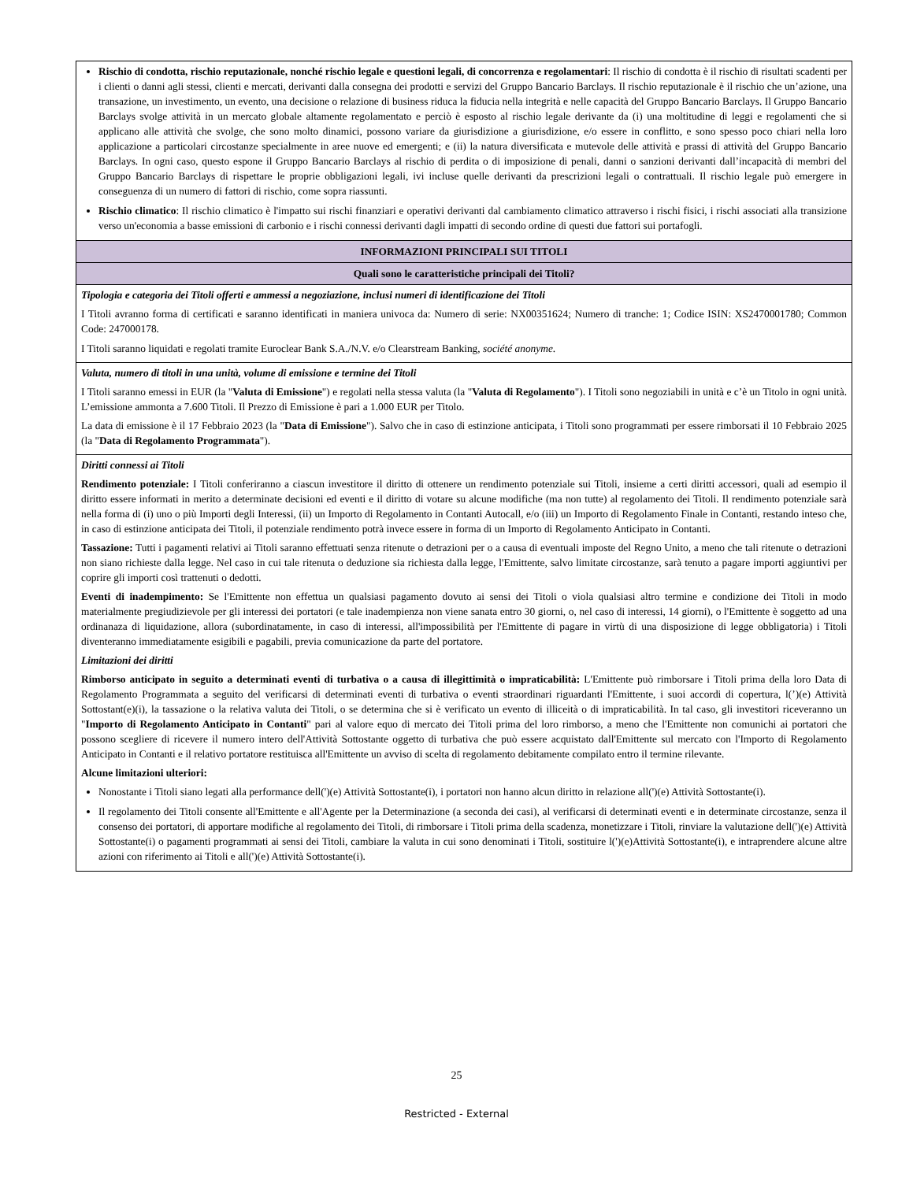| Rischio di condotta, rischio reputazionale, nonché rischio legale e questioni legali, di concorrenza e regolamentari : Il rischio di condotta è il rischio di risultati scadenti per i clienti o danni agli stessi, clienti e mercati, derivanti dalla consegna dei prodotti e servizi del Gruppo Bancario Barclays. Il rischio reputazionale è il rischio che un’azione, una transazione, un investimento, un evento, una decisione o relazione di business riduca la fiducia nella integrità e nelle capacità del Gruppo Bancario Barclays. Il Gruppo Bancario Barclays svolge attività in un mercato globale altamente regolamentato e perciò è esposto al rischio legale derivante da (i) una moltitudine di leggi e regolamenti che si applicano alle attività che svolge, che sono molto dinamici, possono variare da giurisdizione a giurisdizione, e/o essere in conflitto, e sono spesso poco chiari nella loro applicazione a particolari circostanze specialmente in aree nuove ed emergenti; e (ii) la natura diversificata e mutevole delle attività e prassi di attività del Gruppo Bancario Barclays. In ogni caso, questo espone il Gruppo Bancario Barclays al rischio di perdita o di imposizione di penali, danni o sanzioni derivanti dall’incapacità di membri del Gruppo Bancario Barclays di rispettare le proprie obbligazioni legali, ivi incluse quelle derivanti da prescrizioni legali o contrattuali. Il rischio legale può emergere in conseguenza di un numero di fattori di rischio, come sopra riassunti. Rischio climatico : Il rischio climatico è l'impatto sui rischi finanziari e operativi derivanti dal cambiamento climatico attraverso i rischi fisici, i rischi associati alla transizione verso un'economia a basse emissioni di carbonio e i rischi connessi derivanti dagli impatti di secondo ordine di questi due fattori sui portafogli. |
| INFORMAZIONI PRINCIPALI SUI TITOLI |
| Quali sono le caratteristiche principali dei Titoli? |
| Tipologia e categoria dei Titoli offerti e ammessi a negoziazione, inclusi numeri di identificazione dei Titoli I Titoli avranno forma di certificati e saranno identificati in maniera univoca da: Numero di serie: NX00351624; Numero di tranche: 1; Codice ISIN: XS2470001780; Common Code: 247000178. I Titoli saranno liquidati e regolati tramite Euroclear Bank S.A./N.V. e/o Clearstream Banking, société anonyme . |
| Valuta, numero di titoli in una unità, volume di emissione e termine dei Titoli I Titoli saranno emessi in EUR (la " Valuta di Emissione ") e regolati nella stessa valuta (la " Valuta di Regolamento "). I Titoli sono negoziabili in unità e c’è un Titolo in ogni unità. L’emissione ammonta a 7.600 Titoli. Il Prezzo di Emissione è pari a 1.000 EUR per Titolo. La data di emissione è il 17 Febbraio 2023 (la " Data di Emissione "). Salvo che in caso di estinzione anticipata, i Titoli sono programmati per essere rimborsati il 10 Febbraio 2025 (la " Data di Regolamento Programmata "). |
| Diritti connessi ai Titoli Rendimento potenziale: I Titoli conferiranno a ciascun investitore il diritto di ottenere un rendimento potenziale sui Titoli, insieme a certi diritti accessori, quali ad esempio il diritto essere informati in merito a determinate decisioni ed eventi e il diritto di votare su alcune modifiche (ma non tutte) al regolamento dei Titoli. Il rendimento potenziale sarà nella forma di (i) uno o più Importi degli Interessi, (ii) un Importo di Regolamento in Contanti Autocall, e/o (iii) un Importo di Regolamento Finale in Contanti, restando inteso che, in caso di estinzione anticipata dei Titoli, il potenziale rendimento potrà invece essere in forma di un Importo di Regolamento Anticipato in Contanti. Tassazione: Tutti i pagamenti relativi ai Titoli saranno effettuati senza ritenute o detrazioni per o a causa di eventuali imposte del Regno Unito, a meno che tali ritenute o detrazioni non siano richieste dalla legge. Nel caso in cui tale ritenuta o deduzione sia richiesta dalla legge, l'Emittente, salvo limitate circostanze, sarà tenuto a pagare importi aggiuntivi per coprire gli importi così trattenuti o dedotti. Eventi di inadempimento: Se l'Emittente non effettua un qualsiasi pagamento dovuto ai sensi dei Titoli o viola qualsiasi altro termine e condizione dei Titoli in modo materialmente pregiudizievole per gli interessi dei portatori (e tale inadempienza non viene sanata entro 30 giorni, o, nel caso di interessi, 14 giorni), o l'Emittente è soggetto ad una ordinanaza di liquidazione, allora (subordinatamente, in caso di interessi, all'impossibilità per l'Emittente di pagare in virtù di una disposizione di legge obbligatoria) i Titoli diventeranno immediatamente esigibili e pagabili, previa comunicazione da parte del portatore. Limitazioni dei diritti Rimborso anticipato in seguito a determinati eventi di turbativa o a causa di illegittimità o impraticabilità: L'Emittente può rimborsare i Titoli prima della loro Data di Regolamento Programmata a seguito del verificarsi di determinati eventi di turbativa o eventi straordinari riguardanti l'Emittente, i suoi accordi di copertura, l(’)(e) Attività Sottostant(e)(i), la tassazione o la relativa valuta dei Titoli, o se determina che si è verificato un evento di illiceità o di impraticabilità. In tal caso, gli investitori riceveranno un " Importo di Regolamento Anticipato in Contanti " pari al valore equo di mercato dei Titoli prima del loro rimborso, a meno che l'Emittente non comunichi ai portatori che possono scegliere di ricevere il numero intero dell'Attività Sottostante oggetto di turbativa che può essere acquistato dall'Emittente sul mercato con l'Importo di Regolamento Anticipato in Contanti e il relativo portatore restituisca all'Emittente un avviso di scelta di regolamento debitamente compilato entro il termine rilevante. Alcune limitazioni ulteriori: Nonostante i Titoli siano legati alla performance dell(')(e) Attività Sottostante(i), i portatori non hanno alcun diritto in relazione all(')(e) Attività Sottostante(i). Il regolamento dei Titoli consente all'Emittente e all'Agente per la Determinazione (a seconda dei casi), al verificarsi di determinati eventi e in determinate circostanze, senza il consenso dei portatori, di apportare modifiche al regolamento dei Titoli, di rimborsare i Titoli prima della scadenza, monetizzare i Titoli, rinviare la valutazione dell(')(e) Attività Sottostante(i) o pagamenti programmati ai sensi dei Titoli, cambiare la valuta in cui sono denominati i Titoli, sostituire l(')(e)Attività Sottostante(i), e intraprendere alcune altre azioni con riferimento ai Titoli e all(')(e) Attività Sottostante(i). |
25
Restricted - External